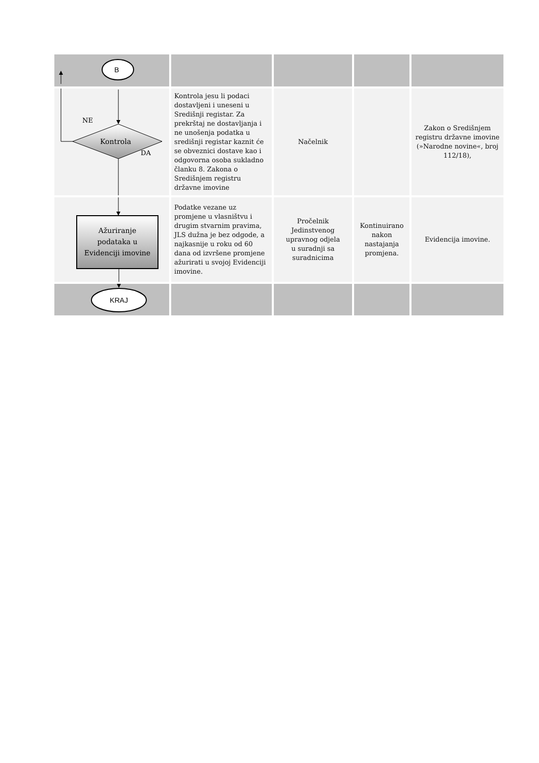| B | | | | |
| Kontrola NE DA | Kontrola jesu li podaci dostavljeni i uneseni u Središnji registar. Za prekrštaj ne dostavljanja i ne unošenja podatka u središnji registar kaznit će se obveznici dostave kao i odgovorna osoba sukladno članku 8. Zakona o Središnjem registru državne imovine | Načelnik | | Zakon o Središnjem registru državne imovine (»Narodne novine«, broj 112/18), |
| Ažuriranje podataka u Evidenciji imovine | Podatke vezane uz promjene u vlasništvu i drugim stvarnim pravima, JLS dužna je bez odgode, a najkasnije u roku od 60 dana od izvršene promjene ažurirati u svojoj Evidenciji imovine. | Pročelnik Jedinstvenog upravnog odjela u suradnji sa suradnicima | Kontinuirano nakon nastajanja promjena. | Evidencija imovine. |
| KRAJ | | | | |